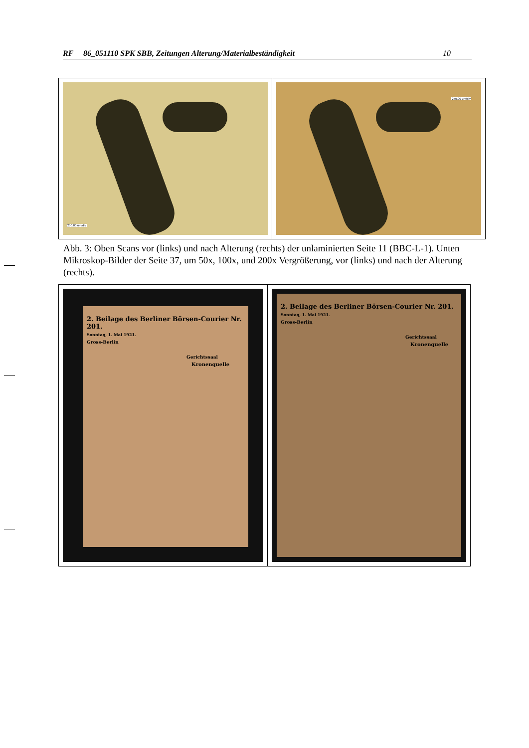RF 86_051110 SPK SBB, Zeitungen Alterung/Materialbeständigkeit 10
| 250.00 um/div | 250.00 um/div |
Abb. 3: Oben Scans vor (links) und nach Alterung (rechts) der unlaminierten Seite 11 (BBC-L-1). Unten Mikroskop-Bilder der Seite 37, um 50x, 100x, und 200x Vergrößerung, vor (links) und nach der Alterung (rechts).
| 2. Beilage des Berliner Börsen-Courier Nr. 201. Sonntag, 1. Mai 1921. Gross-Berlin Gerichtssaal Kronenquelle | 2. Beilage des Berliner Börsen-Courier Nr. 201. Sonntag, 1. Mai 1921. Gross-Berlin Gerichtssaal Kronenquelle |